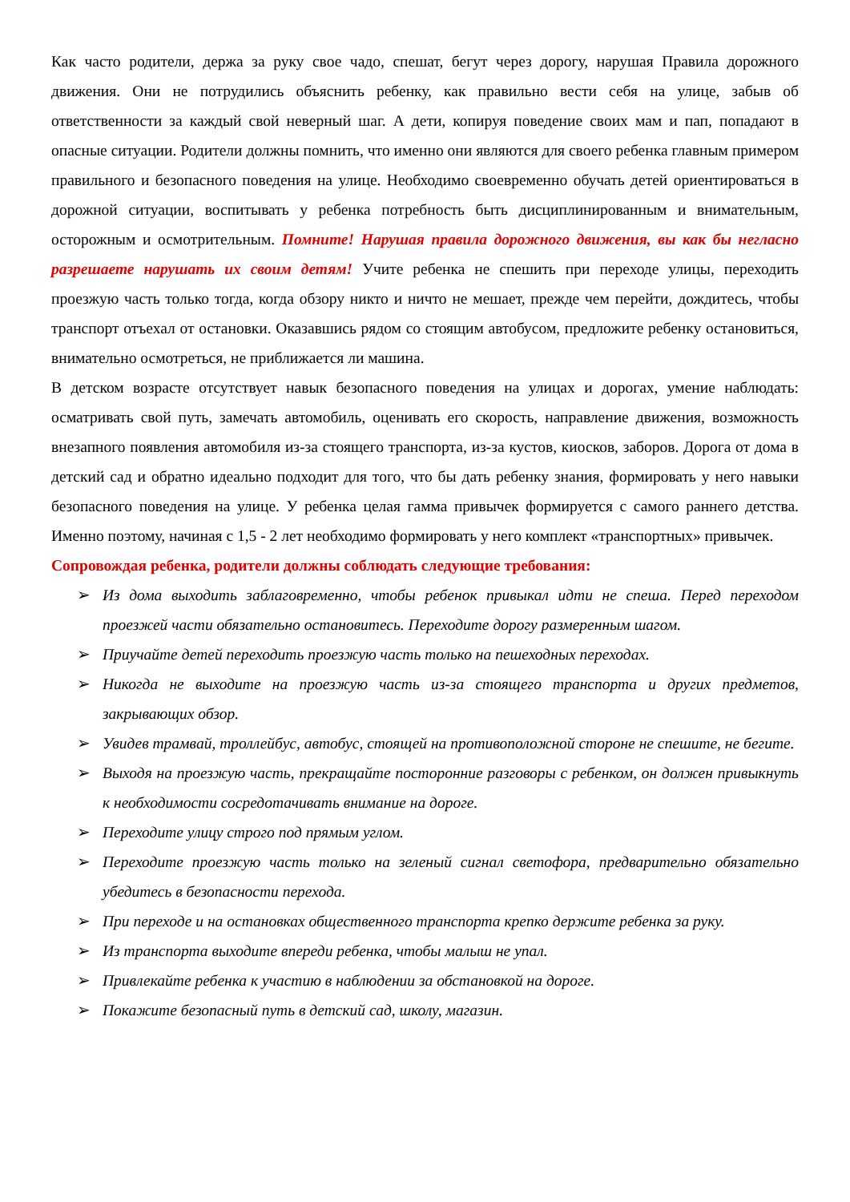Как часто родители, держа за руку свое чадо, спешат, бегут через дорогу, нарушая Правила дорожного движения. Они не потрудились объяснить ребенку, как правильно вести себя на улице, забыв об ответственности за каждый свой неверный шаг. А дети, копируя поведение своих мам и пап, попадают в опасные ситуации. Родители должны помнить, что именно они являются для своего ребенка главным примером правильного и безопасного поведения на улице. Необходимо своевременно обучать детей ориентироваться в дорожной ситуации, воспитывать у ребенка потребность быть дисциплинированным и внимательным, осторожным и осмотрительным. Помните! Нарушая правила дорожного движения, вы как бы негласно разрешаете нарушать их своим детям! Учите ребенка не спешить при переходе улицы, переходить проезжую часть только тогда, когда обзору никто и ничто не мешает, прежде чем перейти, дождитесь, чтобы транспорт отъехал от остановки. Оказавшись рядом со стоящим автобусом, предложите ребенку остановиться, внимательно осмотреться, не приближается ли машина.
В детском возрасте отсутствует навык безопасного поведения на улицах и дорогах, умение наблюдать: осматривать свой путь, замечать автомобиль, оценивать его скорость, направление движения, возможность внезапного появления автомобиля из-за стоящего транспорта, из-за кустов, киосков, заборов. Дорога от дома в детский сад и обратно идеально подходит для того, что бы дать ребенку знания, формировать у него навыки безопасного поведения на улице. У ребенка целая гамма привычек формируется с самого раннего детства. Именно поэтому, начиная с 1,5 - 2 лет необходимо формировать у него комплект «транспортных» привычек.
Сопровождая ребенка, родители должны соблюдать следующие требования:
➢ Из дома выходить заблаговременно, чтобы ребенок привыкал идти не спеша. Перед переходом проезжей части обязательно остановитесь. Переходите дорогу размеренным шагом.
➢ Приучайте детей переходить проезжую часть только на пешеходных переходах.
➢ Никогда не выходите на проезжую часть из-за стоящего транспорта и других предметов, закрывающих обзор.
➢ Увидев трамвай, троллейбус, автобус, стоящей на противоположной стороне не спешите, не бегите.
➢ Выходя на проезжую часть, прекращайте посторонние разговоры с ребенком, он должен привыкнуть к необходимости сосредотачивать внимание на дороге.
➢ Переходите улицу строго под прямым углом.
➢ Переходите проезжую часть только на зеленый сигнал светофора, предварительно обязательно убедитесь в безопасности перехода.
➢ При переходе и на остановках общественного транспорта крепко держите ребенка за руку.
➢ Из транспорта выходите впереди ребенка, чтобы малыш не упал.
➢ Привлекайте ребенка к участию в наблюдении за обстановкой на дороге.
➢ Покажите безопасный путь в детский сад, школу, магазин.